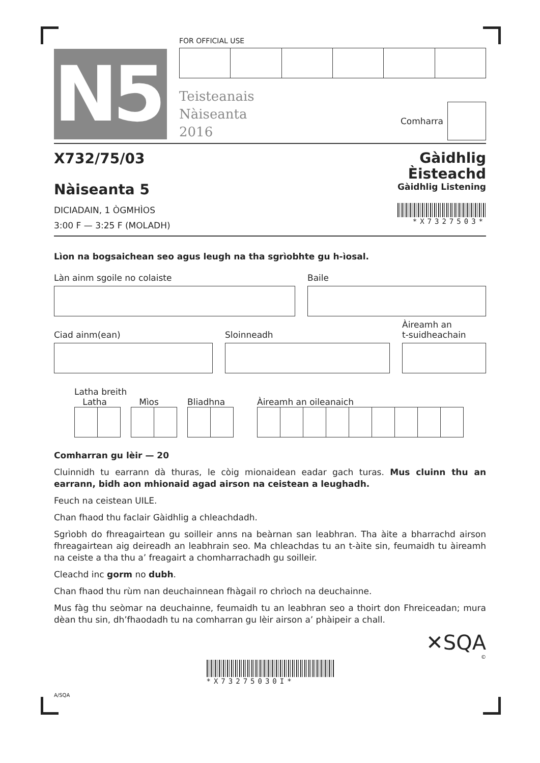N5
FOR OFFICIAL USE
Teisteanais
Nàiseanta
2016
Comharra
X732/75/03
Nàiseanta 5
DICIADAIN, 1 ÒGMHÌOS
3:00 F — 3:25 F (MOLADH)
Gàidhlig
Èisteachd
Gàidhlig Listening
*X7327503*
Lìon na bogsaichean seo agus leugh na tha sgrìobhte gu h-ìosal.
Làn ainm sgoile no colaiste Baile
Ciad ainm(ean)
Sloinneadh
Àireamh an
t-suidheachain
Latha breith
Latha Mìos Bliadhna
Àireamh an oileanaich
Comharran gu lèir — 20
Cluinnidh tu earrann dà thuras, le còig mionaidean eadar gach turas. Mus cluinn thu an earrann, bidh aon mhionaid agad airson na ceistean a leughadh.
Feuch na ceistean UILE.
Chan fhaod thu faclair Gàidhlig a chleachdadh.
Sgrìobh do fhreagairtean gu soilleir anns na beàrnan san leabhran. Tha àite a bharrachd airson fhreagairtean aig deireadh an leabhrain seo. Ma chleachdas tu an t-àite sin, feumaidh tu àireamh na ceiste a tha thu a’ freagairt a chomharrachadh gu soilleir.
Cleachd inc gorm no dubh.
Chan fhaod thu rùm nan deuchainnean fhàgail ro chrìoch na deuchainne.
Mus fàg thu seòmar na deuchainne, feumaidh tu an leabhran seo a thoirt don Fhreiceadan; mura dèan thu sin, dh’fhaodadh tu na comharran gu lèir airson a’ phàipeir a chall.
✕SQA
©
*X73275030I*
A/SQA